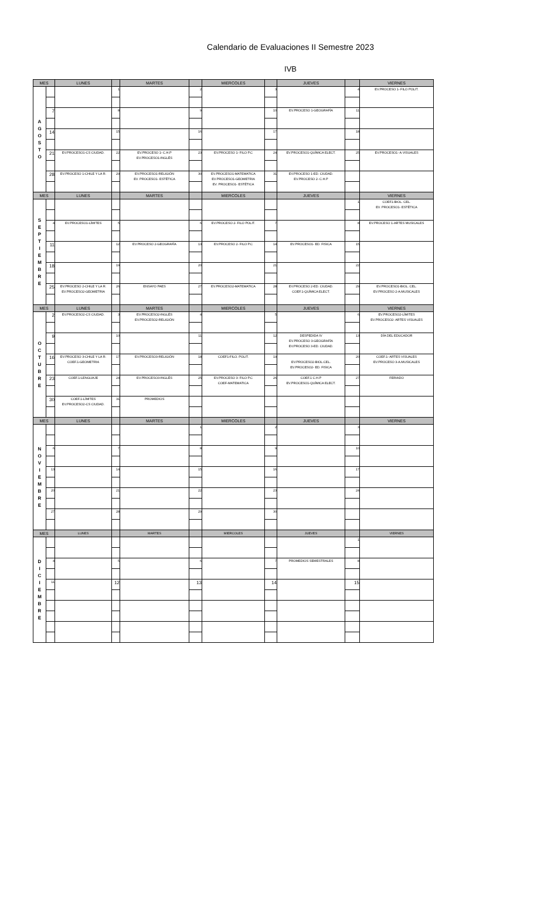Calendario de Evaluaciones II Semestre 2023
IVB
| MES | | LUNES | | MARTES | | MIERCOLES | | JUEVES | | VIERNES |
| --- | --- | --- | --- | --- | --- | --- | --- | --- | --- | --- |
| A G O S T O | | | 1 | | 2 | | 3 | | 4 | EV.PROCESO 1- FILO POLIT. |
| | 7 | | 8 | | 9 | | 10 | EV.PROCESO 1-GEOGRAFÍA | 11 | |
| | 14 | | 15 | | 16 | | 17 | | 18 | |
| | 21 | EV.PROCESO1-CS CIUDAD. | 22 | EV.PROCESO 1- C.H.P EV.PROCESO1-INGLÉS | 23 | EV.PROCESO 1- FILO P.C | 24 | EV.PROCESO1-QUÍMICA ELECT. | 25 | EV.PROCESO1- A.VISUALES |
| | 28 | EV.PROCESO 1-CHILE Y LA R. | 29 | EV.PROCESO1-RELIGIÓN EV. PROCESO1- ESTÉTICA | 30 | EV.PROCESO1-MATEMATICA EV.PROCESO1-GEOMETRIA EV. PROCESO1- ESTÉTICA | 31 | EV.PROCESO 1-ED. CIUDAD. EV.PROCESO 2- C.H.P | | |
| MES | | LUNES | | MARTES | | MIERCOLES | | JUEVES | | VIERNES |
| S E P T I E M B R E | | | | | | | | | 1 | COEF1-BIOL. CEL. EV. PROCESO1- ESTÉTICA |
| | 4 | EV.PROCESO1-LÍMITES | 5 | | 6 | EV.PROCESO 2- FILO POLIT. | 7 | | 8 | EV.PROCESO 1-ARTES MUSICALES |
| | 11 | | 12 | EV.PROCESO 2-GEOGRAFÍA | 13 | EV.PROCESO 2- FILO P.C | 14 | EV.PROCESO1- ED. FISICA | 15 | |
| | 18 | | 19 | | 20 | | 21 | | 22 | |
| | 25 | EV.PROCESO 2-CHILE Y LA R. EV.PROCESO2-GEOMETRIA | 26 | ENSAYO PAES | 27 | EV.PROCESO2-MATEMATICA | 28 | EV.PROCESO 2-ED. CIUDAD. COEF.1-QUÍMICA ELECT. | 29 | EV.PROCESO1-BIOL. CEL. EV.PROCESO 2-A.MUSICALES |
| MES | | LUNES | | MARTES | | MIERCOLES | | JUEVES | | VIERNES |
| O C T U B R E | 2 | EV.PROCESO2-CS CIUDAD. | 3 | EV.PROCESO2-INGLÉS EV.PROCESO2-RELIGIÓN | 4 | | 5 | | 6 | EV.PROCESO2-LÍMITES EV.PROCESO2- ARTES VISUALES |
| | 9 | | 10 | | 11 | | 12 | DESPEDIDA IV EV.PROCESO 3-GEOGRAFÍA EV.PROCESO 3-ED. CIUDAD. | 13 | DÍA DEL EDUCADOR |
| | 16 | EV.PROCESO 3-CHILE Y LA R. COEF.1-GEOMETRIA | 17 | EV.PROCESO3-RELIGIÓN | 18 | COEF1-FILO. POLIT. | 19 | EV.PROCESO2-BIOL.CEL. EV.PROCESO2- ED. FISICA | 20 | COEF.1- ARTES VISUALES EV.PROCESO 3-A.MUSICALES |
| | 23 | COEF.1-LENGUAJE | 24 | EV.PROCESO3-INGLÉS | 25 | EV.PROCESO 3- FILO P.C COEF-MATEMATICA | 26 | COEF.1 C.H.P EV.PROCESO1-QUÍMICA ELECT. | 27 | FERIADO |
| | 30 | COEF.1-LÍMITES EV.PROCESO2-CS CIUDAD. | 31 | PROMEDIOS | | | | | | |
| MES | | LUNES | | MARTES | | MIERCOLES | | JUEVES | | VIERNES |
| N O V I E M B R E | | | | | 1 | | 2 | | 3 | |
| | 6 | | 7 | | 8 | | 9 | | 10 | |
| | 13 | | 14 | | 15 | | 16 | | 17 | |
| | 20 | | 21 | | 22 | | 23 | | 24 | |
| | 27 | | 28 | | 29 | | 30 | | | |
| MES | | LUNES | | MARTES | | MIERCOLES | | JUEVES | | VIERNES |
| D I C I E M B R E | | | | | | | | | 1 | |
| | 4 | | 5 | | 6 | | 7 | PROMEDIOS SEMESTRALES | 8 | |
| | 11 | | 12 | | 13 | | 14 | | 15 | |